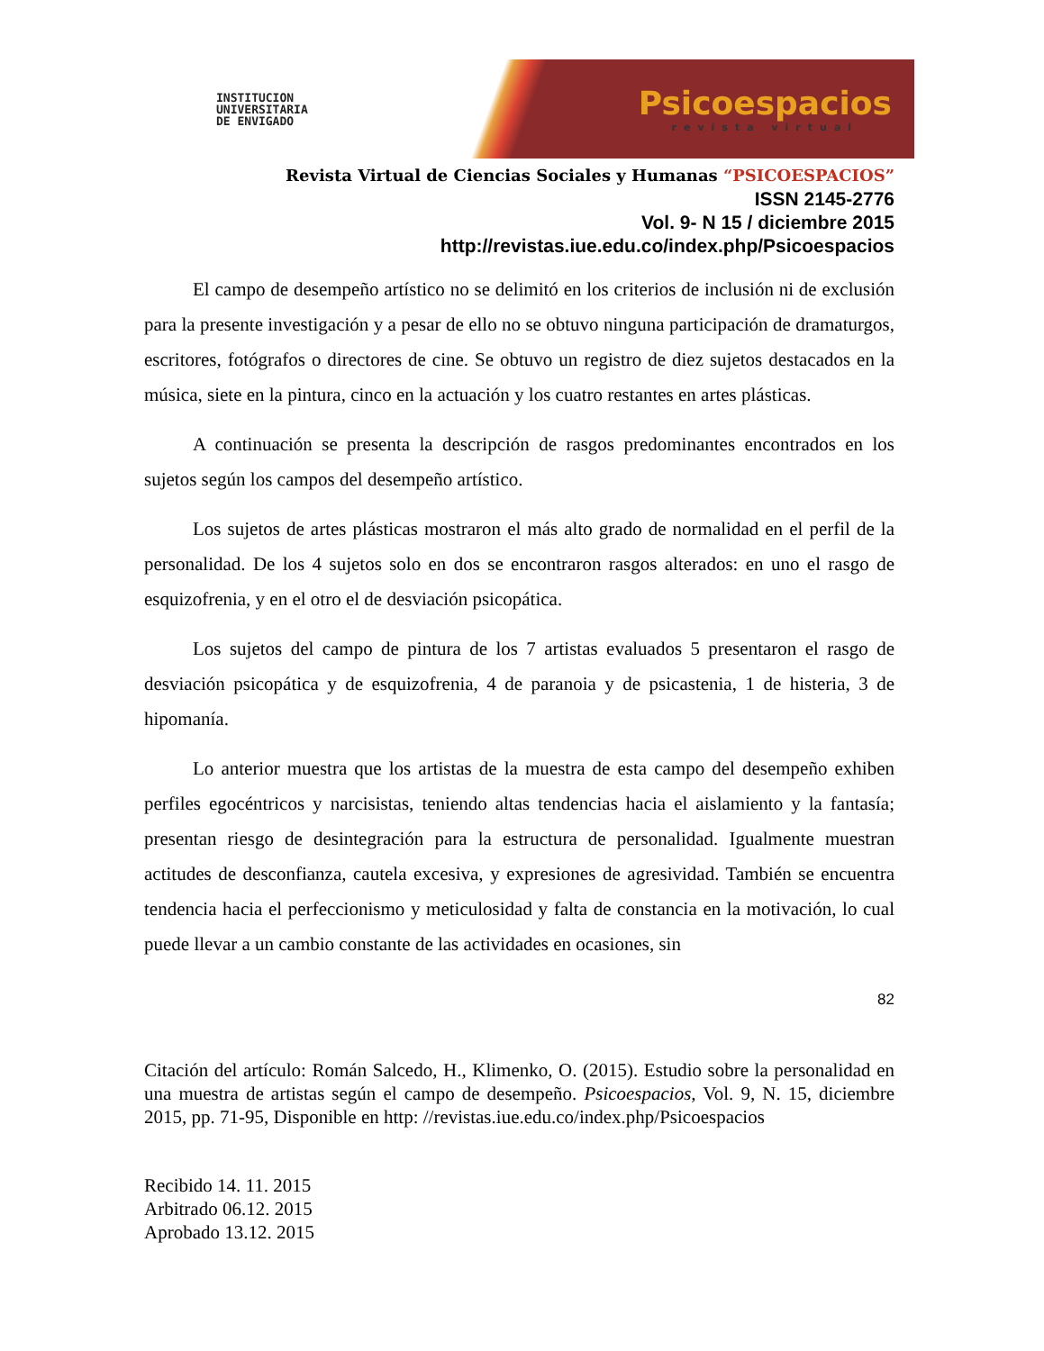INSTITUCION
UNIVERSITARIA
DE ENVIGADO
Psicoespacios
revista virtual
Revista Virtual de Ciencias Sociales y Humanas “PSICOESPACIOS”
ISSN 2145-2776
Vol. 9- N 15 / diciembre 2015
http://revistas.iue.edu.co/index.php/Psicoespacios
El campo de desempeño artístico no se delimitó en los criterios de inclusión ni de exclusión para la presente investigación y a pesar de ello no se obtuvo ninguna participación de dramaturgos, escritores, fotógrafos o directores de cine. Se obtuvo un registro de diez sujetos destacados en la música, siete en la pintura, cinco en la actuación y los cuatro restantes en artes plásticas.
A continuación se presenta la descripción de rasgos predominantes encontrados en los sujetos según los campos del desempeño artístico.
Los sujetos de artes plásticas mostraron el más alto grado de normalidad en el perfil de la personalidad. De los 4 sujetos solo en dos se encontraron rasgos alterados: en uno el rasgo de esquizofrenia, y en el otro el de desviación psicopática.
Los sujetos del campo de pintura de los 7 artistas evaluados 5 presentaron el rasgo de desviación psicopática y de esquizofrenia, 4 de paranoia y de psicastenia, 1 de histeria, 3 de hipomanía.
Lo anterior muestra que los artistas de la muestra de esta campo del desempeño exhiben perfiles egocéntricos y narcisistas, teniendo altas tendencias hacia el aislamiento y la fantasía; presentan riesgo de desintegración para la estructura de personalidad. Igualmente muestran actitudes de desconfianza, cautela excesiva, y expresiones de agresividad. También se encuentra tendencia hacia el perfeccionismo y meticulosidad y falta de constancia en la motivación, lo cual puede llevar a un cambio constante de las actividades en ocasiones, sin
82
Citación del artículo: Román Salcedo, H., Klimenko, O. (2015). Estudio sobre la personalidad en una muestra de artistas según el campo de desempeño. Psicoespacios, Vol. 9, N. 15, diciembre 2015, pp. 71-95, Disponible en http: //revistas.iue.edu.co/index.php/Psicoespacios
Recibido 14. 11. 2015
Arbitrado 06.12. 2015
Aprobado 13.12. 2015